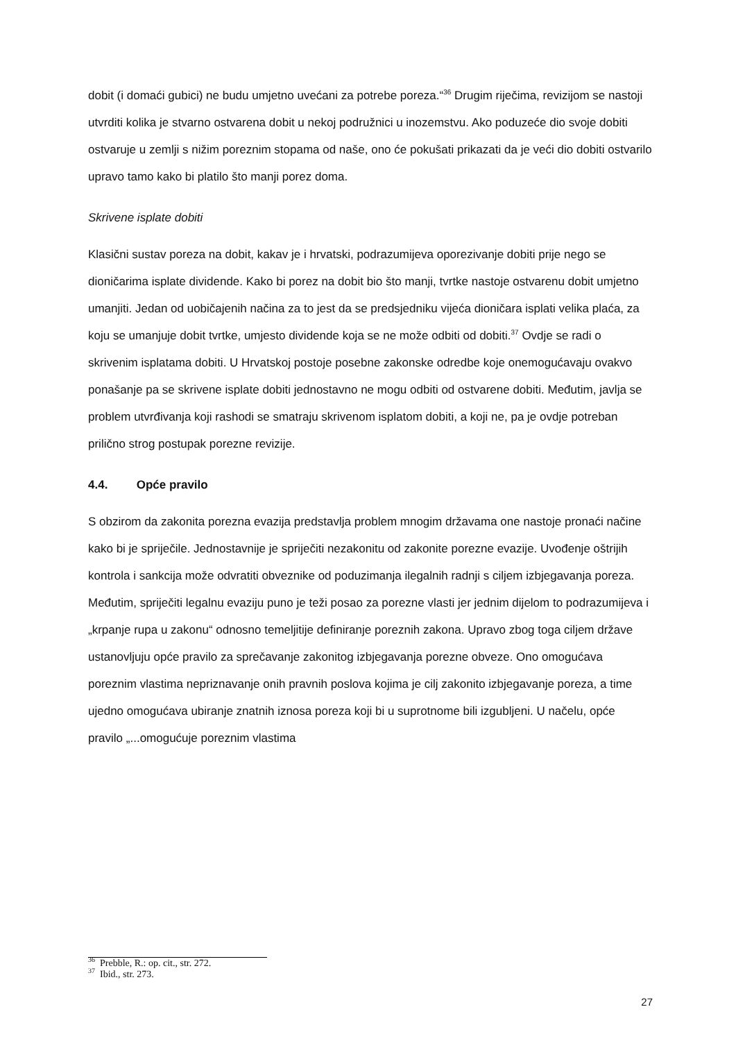dobit (i domaći gubici) ne budu umjetno uvećani za potrebe poreza.“<sup>36</sup> Drugim riječima, revizijom se nastoji utvrditi kolika je stvarno ostvarena dobit u nekoj podružnici u inozemstvu. Ako poduzeće dio svoje dobiti ostvaruje u zemlji s nižim poreznim stopama od naše, ono će pokušati prikazati da je veći dio dobiti ostvarilo upravo tamo kako bi platilo što manji porez doma.
Skrivene isplate dobiti
Klasični sustav poreza na dobit, kakav je i hrvatski, podrazumijeva oporezivanje dobiti prije nego se dioničarima isplate dividende. Kako bi porez na dobit bio što manji, tvrtke nastoje ostvarenu dobit umjetno umanjiti. Jedan od uobičajenih načina za to jest da se predsjedniku vijeća dioničara isplati velika plaća, za koju se umanjuje dobit tvrtke, umjesto dividende koja se ne može odbiti od dobiti.<sup>37</sup> Ovdje se radi o skrivenim isplatama dobiti. U Hrvatskoj postoje posebne zakonske odredbe koje onemogućavaju ovakvo ponašanje pa se skrivene isplate dobiti jednostavno ne mogu odbiti od ostvarene dobiti. Međutim, javlja se problem utvrđivanja koji rashodi se smatraju skrivenom isplatom dobiti, a koji ne, pa je ovdje potreban prilično strog postupak porezne revizije.
4.4. Opće pravilo
S obzirom da zakonita porezna evazija predstavlja problem mnogim državama one nastoje pronaći načine kako bi je spriječile. Jednostavnije je spriječiti nezakonitu od zakonite porezne evazije. Uvođenje oštrijih kontrola i sankcija može odvratiti obveznike od poduzimanja ilegalnih radnji s ciljem izbjegavanja poreza. Međutim, spriječiti legalnu evaziju puno je teži posao za porezne vlasti jer jednim dijelom to podrazumijeva i „krpanje rupa u zakonu“ odnosno temeljitije definiranje poreznih zakona. Upravo zbog toga ciljem države ustanovljuju opće pravilo za sprečavanje zakonitog izbjegavanja porezne obveze. Ono omogućava poreznim vlastima nepriznavanje onih pravnih poslova kojima je cilj zakonito izbjegavanje poreza, a time ujedno omogućava ubiranje znatnih iznosa poreza koji bi u suprotnome bili izgubljeni. U načelu, opće pravilo „...omogućuje poreznim vlastima
<sup>36</sup> Prebble, R.: op. cit., str. 272.
<sup>37</sup> Ibid., str. 273.
27